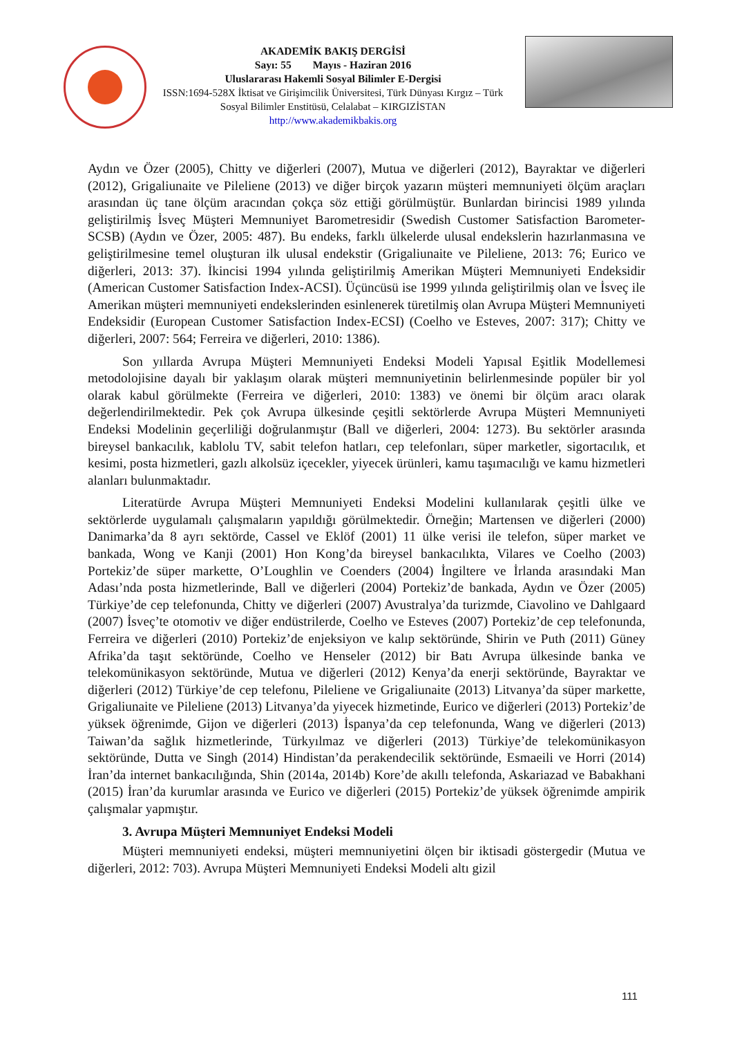AKADEMİK BAKIŞ DERGİSİ
Sayı: 55 Mayıs - Haziran 2016
Uluslararası Hakemli Sosyal Bilimler E-Dergisi
ISSN:1694-528X İktisat ve Girişimcilik Üniversitesi, Türk Dünyası Kırgız – Türk Sosyal Bilimler Enstitüsü, Celalabat – KIRGIZİSTAN
http://www.akademikbakis.org
Aydın ve Özer (2005), Chitty ve diğerleri (2007), Mutua ve diğerleri (2012), Bayraktar ve diğerleri (2012), Grigaliunaite ve Pileliene (2013) ve diğer birçok yazarın müşteri memnuniyeti ölçüm araçları arasından üç tane ölçüm aracından çokça söz ettiği görülmüştür. Bunlardan birincisi 1989 yılında geliştirilmiş İsveç Müşteri Memnuniyet Barometresidir (Swedish Customer Satisfaction Barometer-SCSB) (Aydın ve Özer, 2005: 487). Bu endeks, farklı ülkelerde ulusal endekslerin hazırlanmasına ve geliştirilmesine temel oluşturan ilk ulusal endekstir (Grigaliunaite ve Pileliene, 2013: 76; Eurico ve diğerleri, 2013: 37). İkincisi 1994 yılında geliştirilmiş Amerikan Müşteri Memnuniyeti Endeksidir (American Customer Satisfaction Index-ACSI). Üçüncüsü ise 1999 yılında geliştirilmiş olan ve İsveç ile Amerikan müşteri memnuniyeti endekslerinden esinlenerek türetilmiş olan Avrupa Müşteri Memnuniyeti Endeksidir (European Customer Satisfaction Index-ECSI) (Coelho ve Esteves, 2007: 317); Chitty ve diğerleri, 2007: 564; Ferreira ve diğerleri, 2010: 1386).
Son yıllarda Avrupa Müşteri Memnuniyeti Endeksi Modeli Yapısal Eşitlik Modellemesi metodolojisine dayalı bir yaklaşım olarak müşteri memnuniyetinin belirlenmesinde popüler bir yol olarak kabul görülmekte (Ferreira ve diğerleri, 2010: 1383) ve önemi bir ölçüm aracı olarak değerlendirilmektedir. Pek çok Avrupa ülkesinde çeşitli sektörlerde Avrupa Müşteri Memnuniyeti Endeksi Modelinin geçerliliği doğrulanmıştır (Ball ve diğerleri, 2004: 1273). Bu sektörler arasında bireysel bankacılık, kablolu TV, sabit telefon hatları, cep telefonları, süper marketler, sigortacılık, et kesimi, posta hizmetleri, gazlı alkolsüz içecekler, yiyecek ürünleri, kamu taşımacılığı ve kamu hizmetleri alanları bulunmaktadır.
Literatürde Avrupa Müşteri Memnuniyeti Endeksi Modelini kullanılarak çeşitli ülke ve sektörlerde uygulamalı çalışmaların yapıldığı görülmektedir. Örneğin; Martensen ve diğerleri (2000) Danimarka’da 8 ayrı sektörde, Cassel ve Eklöf (2001) 11 ülke verisi ile telefon, süper market ve bankada, Wong ve Kanji (2001) Hon Kong’da bireysel bankacılıkta, Vilares ve Coelho (2003) Portekiz’de süper markette, O’Loughlin ve Coenders (2004) İngiltere ve İrlanda arasındaki Man Adası’nda posta hizmetlerinde, Ball ve diğerleri (2004) Portekiz’de bankada, Aydın ve Özer (2005) Türkiye’de cep telefonunda, Chitty ve diğerleri (2007) Avustralya’da turizmde, Ciavolino ve Dahlgaard (2007) İsveç’te otomotiv ve diğer endüstrilerde, Coelho ve Esteves (2007) Portekiz’de cep telefonunda, Ferreira ve diğerleri (2010) Portekiz’de enjeksiyon ve kalıp sektöründe, Shirin ve Puth (2011) Güney Afrika’da taşıt sektöründe, Coelho ve Henseler (2012) bir Batı Avrupa ülkesinde banka ve telekomünikasyon sektöründe, Mutua ve diğerleri (2012) Kenya’da enerji sektöründe, Bayraktar ve diğerleri (2012) Türkiye’de cep telefonu, Pileliene ve Grigaliunaite (2013) Litvanya’da süper markette, Grigaliunaite ve Pileliene (2013) Litvanya’da yiyecek hizmetinde, Eurico ve diğerleri (2013) Portekiz’de yüksek öğrenimde, Gijon ve diğerleri (2013) İspanya’da cep telefonunda, Wang ve diğerleri (2013) Taiwan’da sağlık hizmetlerinde, Türkyılmaz ve diğerleri (2013) Türkiye’de telekomünikasyon sektöründe, Dutta ve Singh (2014) Hindistan’da perakendecilik sektöründe, Esmaeili ve Horri (2014) İran’da internet bankacılığında, Shin (2014a, 2014b) Kore’de akıllı telefonda, Askariazad ve Babakhani (2015) İran’da kurumlar arasında ve Eurico ve diğerleri (2015) Portekiz’de yüksek öğrenimde ampirik çalışmalar yapmıştır.
3. Avrupa Müşteri Memnuniyet Endeksi Modeli
Müşteri memnuniyeti endeksi, müşteri memnuniyetini ölçen bir iktisadi göstergedir (Mutua ve diğerleri, 2012: 703). Avrupa Müşteri Memnuniyeti Endeksi Modeli altı gizil
111